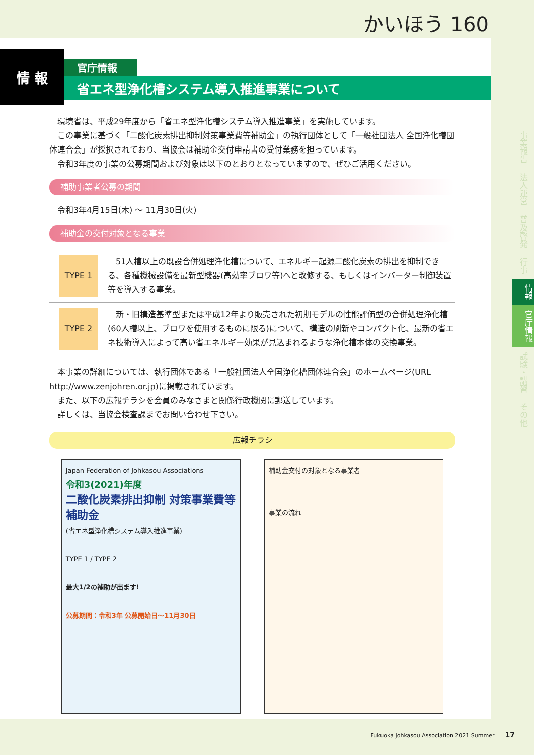かいほう 160
情 報
官庁情報
省エネ型浄化槽システム導入推進事業について
環境省は、平成29年度から「省エネ型浄化槽システム導入推進事業」を実施しています。
この事業に基づく「二酸化炭素排出抑制対策事業費等補助金」の執行団体として「一般社団法人 全国浄化槽団体連合会」が採択されており、当協会は補助金交付申請書の受付業務を担っています。
令和3年度の事業の公募期間および対象は以下のとおりとなっていますので、ぜひご活用ください。
補助事業者公募の期間
令和3年4月15日(木) ～ 11月30日(火)
補助金の交付対象となる事業
TYPE 1 51人槽以上の既設合併処理浄化槽について、エネルギー起源二酸化炭素の排出を抑制できる、各種機械設備を最新型機器(高効率ブロワ等)へと改修する、もしくはインバーター制御装置等を導入する事業。
TYPE 2 新・旧構造基準型または平成12年より販売された初期モデルの性能評価型の合併処理浄化槽(60人槽以上、ブロワを使用するものに限る)について、構造の刷新やコンパクト化、最新の省エネ技術導入によって高い省エネルギー効果が見込まれるような浄化槽本体の交換事業。
本事業の詳細については、執行団体である「一般社団法人全国浄化槽団体連合会」のホームページ(URL http://www.zenjohren.or.jp)に掲載されています。
また、以下の広報チラシを会員のみなさまと関係行政機関に郵送しています。
詳しくは、当協会検査課までお問い合わせ下さい。
広報チラシ
Japan Federation of Johkasou Associations
令和3(2021)年度
二酸化炭素排出抑制 対策事業費等補助金
(省エネ型浄化槽システム導入推進事業)
TYPE 1 / TYPE 2
最大1/2の補助が出ます!
公募期間：令和3年 公募開始日～11月30日
補助金交付の対象となる事業者
事業の流れ
事業報告
法人運営
普及啓発
行事
情報
官庁情報
試験・講習
その他
Fukuoka Johkasou Association 2021 Summer 17